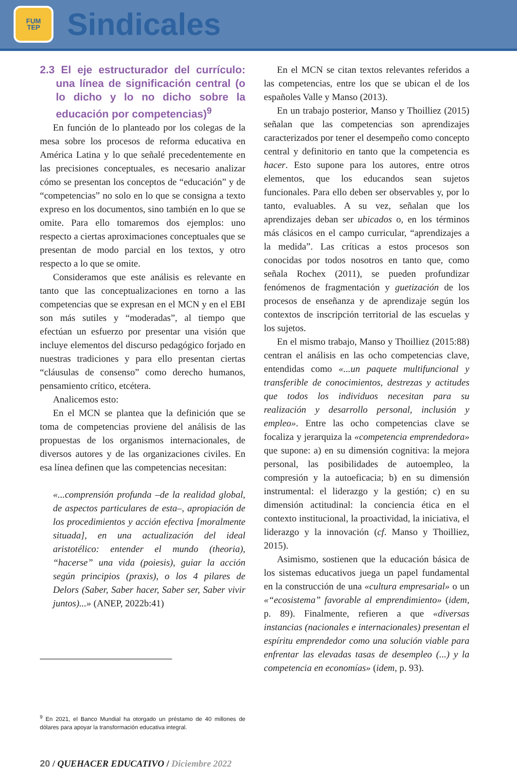FUM
TEP
Sindicales
2.3 El eje estructurador del currículo: una línea de significación central (o lo dicho y lo no dicho sobre la educación por competencias)<sup>9</sup>
En función de lo planteado por los colegas de la mesa sobre los procesos de reforma educativa en América Latina y lo que señalé precedentemente en las precisiones conceptuales, es necesario analizar cómo se presentan los conceptos de “educación” y de “competencias” no solo en lo que se consigna a texto expreso en los documentos, sino también en lo que se omite. Para ello tomaremos dos ejemplos: uno respecto a ciertas aproximaciones conceptuales que se presentan de modo parcial en los textos, y otro respecto a lo que se omite.
Consideramos que este análisis es relevante en tanto que las conceptualizaciones en torno a las competencias que se expresan en el MCN y en el EBI son más sutiles y “moderadas”, al tiempo que efectúan un esfuerzo por presentar una visión que incluye elementos del discurso pedagógico forjado en nuestras tradiciones y para ello presentan ciertas “cláusulas de consenso” como derecho humanos, pensamiento crítico, etcétera.
Analicemos esto:
En el MCN se plantea que la definición que se toma de competencias proviene del análisis de las propuestas de los organismos internacionales, de diversos autores y de las organizaciones civiles. En esa línea definen que las competencias necesitan:
«...comprensión profunda –de la realidad global, de aspectos particulares de esta–, apropiación de los procedimientos y acción efectiva [moralmente situada], en una actualización del ideal aristotélico: entender el mundo (theoria), “hacerse” una vida (poiesis), guiar la acción según principios (praxis), o los 4 pilares de Delors (Saber, Saber hacer, Saber ser, Saber vivir juntos)...» (ANEP, 2022b:41)
<sup>9</sup> En 2021, el Banco Mundial ha otorgado un préstamo de 40 millones de dólares para apoyar la transformación educativa integral.
En el MCN se citan textos relevantes referidos a las competencias, entre los que se ubican el de los españoles Valle y Manso (2013).
En un trabajo posterior, Manso y Thoilliez (2015) señalan que las competencias son aprendizajes caracterizados por tener el desempeño como concepto central y definitorio en tanto que la competencia es hacer. Esto supone para los autores, entre otros elementos, que los educandos sean sujetos funcionales. Para ello deben ser observables y, por lo tanto, evaluables. A su vez, señalan que los aprendizajes deban ser ubicados o, en los términos más clásicos en el campo curricular, “aprendizajes a la medida”. Las críticas a estos procesos son conocidas por todos nosotros en tanto que, como señala Rochex (2011), se pueden profundizar fenómenos de fragmentación y guetización de los procesos de enseñanza y de aprendizaje según los contextos de inscripción territorial de las escuelas y los sujetos.
En el mismo trabajo, Manso y Thoilliez (2015:88) centran el análisis en las ocho competencias clave, entendidas como «...un paquete multifuncional y transferible de conocimientos, destrezas y actitudes que todos los individuos necesitan para su realización y desarrollo personal, inclusión y empleo». Entre las ocho competencias clave se focaliza y jerarquiza la «competencia emprendedora» que supone: a) en su dimensión cognitiva: la mejora personal, las posibilidades de autoempleo, la compresión y la autoeficacia; b) en su dimensión instrumental: el liderazgo y la gestión; c) en su dimensión actitudinal: la conciencia ética en el contexto institucional, la proactividad, la iniciativa, el liderazgo y la innovación (cf. Manso y Thoilliez, 2015).
Asimismo, sostienen que la educación básica de los sistemas educativos juega un papel fundamental en la construcción de una «cultura empresarial» o un «“ecosistema” favorable al emprendimiento» (idem, p. 89). Finalmente, refieren a que «diversas instancias (nacionales e internacionales) presentan el espíritu emprendedor como una solución viable para enfrentar las elevadas tasas de desempleo (...) y la competencia en economías» (idem, p. 93).
20 / QUEHACER EDUCATIVO / Diciembre 2022